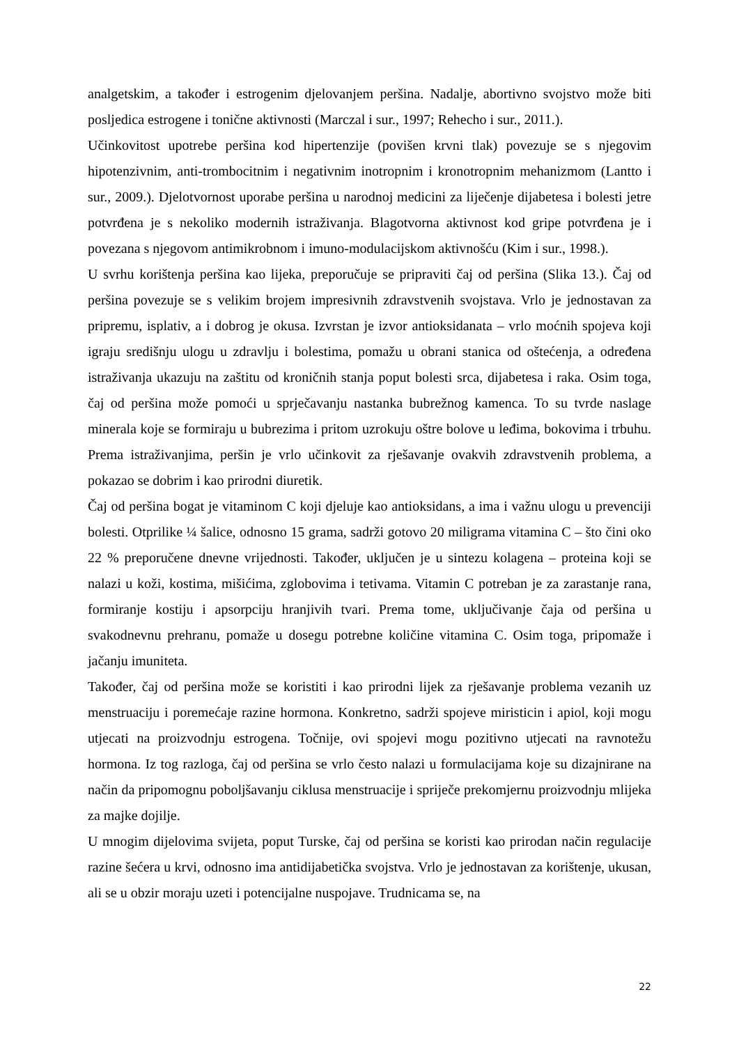analgetskim, a također i estrogenim djelovanjem peršina. Nadalje, abortivno svojstvo može biti posljedica estrogene i tonične aktivnosti (Marczal i sur., 1997; Rehecho i sur., 2011.).
Učinkovitost upotrebe peršina kod hipertenzije (povišen krvni tlak) povezuje se s njegovim hipotenzivnim, anti-trombocitnim i negativnim inotropnim i kronotropnim mehanizmom (Lantto i sur., 2009.). Djelotvornost uporabe peršina u narodnoj medicini za liječenje dijabetesa i bolesti jetre potvrđena je s nekoliko modernih istraživanja. Blagotvorna aktivnost kod gripe potvrđena je i povezana s njegovom antimikrobnom i imuno-modulacijskom aktivnošću (Kim i sur., 1998.).
U svrhu korištenja peršina kao lijeka, preporučuje se pripraviti čaj od peršina (Slika 13.). Čaj od peršina povezuje se s velikim brojem impresivnih zdravstvenih svojstava. Vrlo je jednostavan za pripremu, isplativ, a i dobrog je okusa. Izvrstan je izvor antioksidanata – vrlo moćnih spojeva koji igraju središnju ulogu u zdravlju i bolestima, pomažu u obrani stanica od oštećenja, a određena istraživanja ukazuju na zaštitu od kroničnih stanja poput bolesti srca, dijabetesa i raka. Osim toga, čaj od peršina može pomoći u sprječavanju nastanka bubrežnog kamenca. To su tvrde naslage minerala koje se formiraju u bubrezima i pritom uzrokuju oštre bolove u leđima, bokovima i trbuhu. Prema istraživanjima, peršin je vrlo učinkovit za rješavanje ovakvih zdravstvenih problema, a pokazao se dobrim i kao prirodni diuretik.
Čaj od peršina bogat je vitaminom C koji djeluje kao antioksidans, a ima i važnu ulogu u prevenciji bolesti. Otprilike ¼ šalice, odnosno 15 grama, sadrži gotovo 20 miligrama vitamina C – što čini oko 22 % preporučene dnevne vrijednosti. Također, uključen je u sintezu kolagena – proteina koji se nalazi u koži, kostima, mišićima, zglobovima i tetivama. Vitamin C potreban je za zarastanje rana, formiranje kostiju i apsorpciju hranjivih tvari. Prema tome, uključivanje čaja od peršina u svakodnevnu prehranu, pomaže u dosegu potrebne količine vitamina C. Osim toga, pripomaže i jačanju imuniteta.
Također, čaj od peršina može se koristiti i kao prirodni lijek za rješavanje problema vezanih uz menstruaciju i poremećaje razine hormona. Konkretno, sadrži spojeve miristicin i apiol, koji mogu utjecati na proizvodnju estrogena. Točnije, ovi spojevi mogu pozitivno utjecati na ravnotežu hormona. Iz tog razloga, čaj od peršina se vrlo često nalazi u formulacijama koje su dizajnirane na način da pripomognu poboljšavanju ciklusa menstruacije i spriječe prekomjernu proizvodnju mlijeka za majke dojilje.
U mnogim dijelovima svijeta, poput Turske, čaj od peršina se koristi kao prirodan način regulacije razine šećera u krvi, odnosno ima antidijabetička svojstva. Vrlo je jednostavan za korištenje, ukusan, ali se u obzir moraju uzeti i potencijalne nuspojave. Trudnicama se, na
22